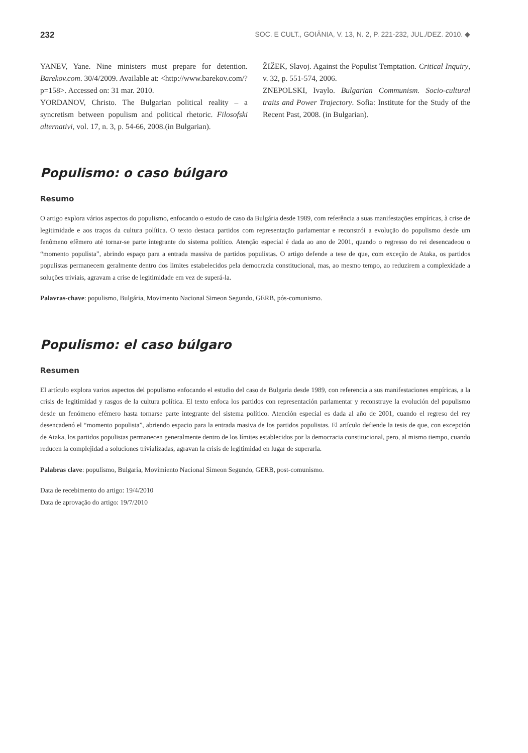232 SOC. E CULT., GOIÂNIA, V. 13, N. 2, P. 221-232, JUL./DEZ. 2010. ◆
YANEV, Yane. Nine ministers must prepare for detention. Barekov.com. 30/4/2009. Available at: <http://www.barekov.com/?p=158>. Accessed on: 31 mar. 2010.
YORDANOV, Christo. The Bulgarian political reality – a syncretism between populism and political rhetoric. Filosofski alternativi, vol. 17, n. 3, p. 54-66, 2008.(in Bulgarian).
ŽIŽEK, Slavoj. Against the Populist Temptation. Critical Inquiry, v. 32, p. 551-574, 2006.
ZNEPOLSKI, Ivaylo. Bulgarian Communism. Socio-cultural traits and Power Trajectory. Sofia: Institute for the Study of the Recent Past, 2008. (in Bulgarian).
Populismo: o caso búlgaro
Resumo
O artigo explora vários aspectos do populismo, enfocando o estudo de caso da Bulgária desde 1989, com referência a suas manifestações empíricas, à crise de legitimidade e aos traços da cultura política. O texto destaca partidos com representação parlamentar e reconstrói a evolução do populismo desde um fenômeno efêmero até tornar-se parte integrante do sistema político. Atenção especial é dada ao ano de 2001, quando o regresso do rei desencadeou o “momento populista”, abrindo espaço para a entrada massiva de partidos populistas. O artigo defende a tese de que, com exceção de Ataka, os partidos populistas permanecem geralmente dentro dos limites estabelecidos pela democracia constitucional, mas, ao mesmo tempo, ao reduzirem a complexidade a soluções triviais, agravam a crise de legitimidade em vez de superá-la.
Palavras-chave: populismo, Bulgária, Movimento Nacional Simeon Segundo, GERB, pós-comunismo.
Populismo: el caso búlgaro
Resumen
El artículo explora varios aspectos del populismo enfocando el estudio del caso de Bulgaria desde 1989, con referencia a sus manifestaciones empíricas, a la crisis de legitimidad y rasgos de la cultura política. El texto enfoca los partidos con representación parlamentar y reconstruye la evolución del populismo desde un fenómeno efémero hasta tornarse parte integrante del sistema político. Atención especial es dada al año de 2001, cuando el regreso del rey desencadenó el “momento populista”, abriendo espacio para la entrada masiva de los partidos populistas. El artículo defiende la tesis de que, con excepción de Ataka, los partidos populistas permanecen generalmente dentro de los límites establecidos por la democracia constitucional, pero, al mismo tiempo, cuando reducen la complejidad a soluciones trivializadas, agravan la crisis de legitimidad en lugar de superarla.
Palabras clave: populismo, Bulgaria, Movimiento Nacional Simeon Segundo, GERB, post-comunismo.
Data de recebimento do artigo: 19/4/2010
Data de aprovação do artigo: 19/7/2010